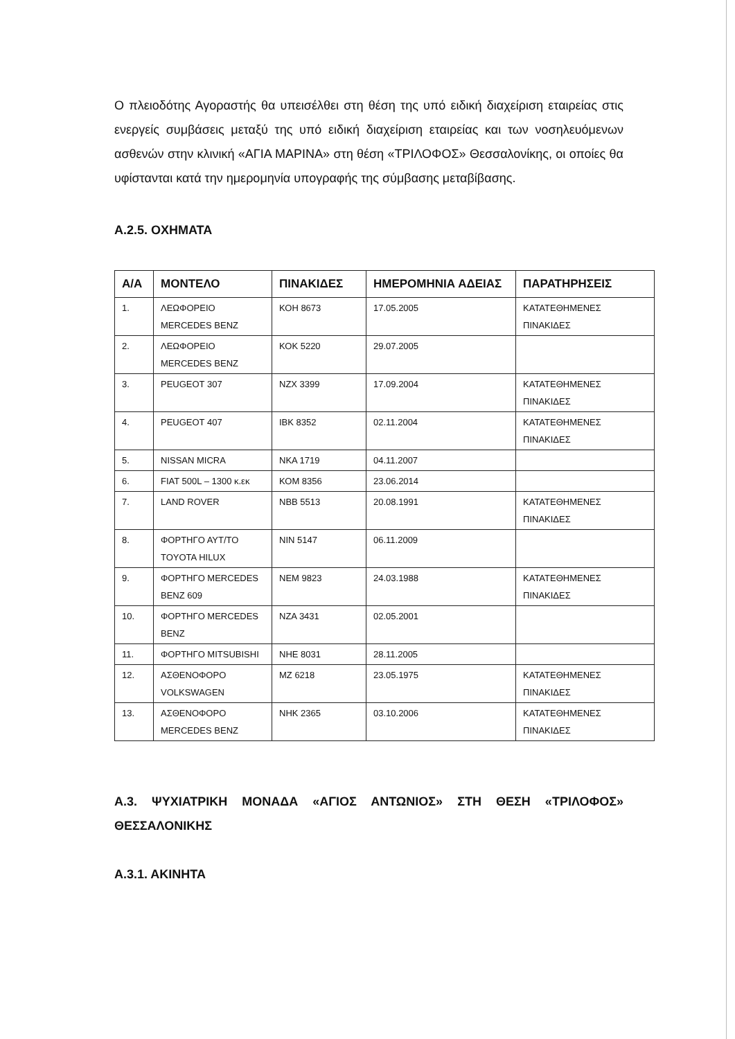Ο πλειοδότης Αγοραστής θα υπεισέλθει στη θέση της υπό ειδική διαχείριση εταιρείας στις ενεργείς συμβάσεις μεταξύ της υπό ειδική διαχείριση εταιρείας και των νοσηλευόμενων ασθενών στην κλινική «ΑΓΙΑ ΜΑΡΙΝΑ» στη θέση «ΤΡΙΛΟΦΟΣ» Θεσσαλονίκης, οι οποίες θα υφίστανται κατά την ημερομηνία υπογραφής της σύμβασης μεταβίβασης.
Α.2.5. ΟΧΗΜΑΤΑ
| Α/Α | ΜΟΝΤΕΛΟ | ΠΙΝΑΚΙΔΕΣ | ΗΜΕΡΟΜΗΝΙΑ ΑΔΕΙΑΣ | ΠΑΡΑΤΗΡΗΣΕΙΣ |
| --- | --- | --- | --- | --- |
| 1. | ΛΕΩΦΟΡΕΙΟ MERCEDES BENZ | ΚΟΗ 8673 | 17.05.2005 | ΚΑΤΑΤΕΘΗΜΕΝΕΣ ΠΙΝΑΚΙΔΕΣ |
| 2. | ΛΕΩΦΟΡΕΙΟ MERCEDES BENZ | ΚΟΚ 5220 | 29.07.2005 | |
| 3. | PEUGEOT 307 | ΝΖΧ 3399 | 17.09.2004 | ΚΑΤΑΤΕΘΗΜΕΝΕΣ ΠΙΝΑΚΙΔΕΣ |
| 4. | PEUGEOT 407 | ΙΒΚ 8352 | 02.11.2004 | ΚΑΤΑΤΕΘΗΜΕΝΕΣ ΠΙΝΑΚΙΔΕΣ |
| 5. | NISSAN MICRA | ΝΚΑ 1719 | 04.11.2007 | |
| 6. | FIAT 500L – 1300 κ.εκ | ΚΟΜ 8356 | 23.06.2014 | |
| 7. | LAND ROVER | ΝΒΒ 5513 | 20.08.1991 | ΚΑΤΑΤΕΘΗΜΕΝΕΣ ΠΙΝΑΚΙΔΕΣ |
| 8. | ΦΟΡΤΗΓΟ ΑΥΤ/ΤΟ TOYOTA HILUX | ΝΙΝ 5147 | 06.11.2009 | |
| 9. | ΦΟΡΤΗΓΟ MERCEDES BENZ 609 | ΝΕΜ 9823 | 24.03.1988 | ΚΑΤΑΤΕΘΗΜΕΝΕΣ ΠΙΝΑΚΙΔΕΣ |
| 10. | ΦΟΡΤΗΓΟ MERCEDES BENZ | ΝΖΑ 3431 | 02.05.2001 | |
| 11. | ΦΟΡΤΗΓΟ MITSUBISHI | ΝΗΕ 8031 | 28.11.2005 | |
| 12. | ΑΣΘΕΝΟΦΟΡΟ VOLKSWAGEN | ΜΖ 6218 | 23.05.1975 | ΚΑΤΑΤΕΘΗΜΕΝΕΣ ΠΙΝΑΚΙΔΕΣ |
| 13. | ΑΣΘΕΝΟΦΟΡΟ MERCEDES BENZ | ΝΗΚ 2365 | 03.10.2006 | ΚΑΤΑΤΕΘΗΜΕΝΕΣ ΠΙΝΑΚΙΔΕΣ |
Α.3. ΨΥΧΙΑΤΡΙΚΗ ΜΟΝΑΔΑ «ΑΓΙΟΣ ΑΝΤΩΝΙΟΣ» ΣΤΗ ΘΕΣΗ «ΤΡΙΛΟΦΟΣ» ΘΕΣΣΑΛΟΝΙΚΗΣ
Α.3.1. ΑΚΙΝΗΤΑ